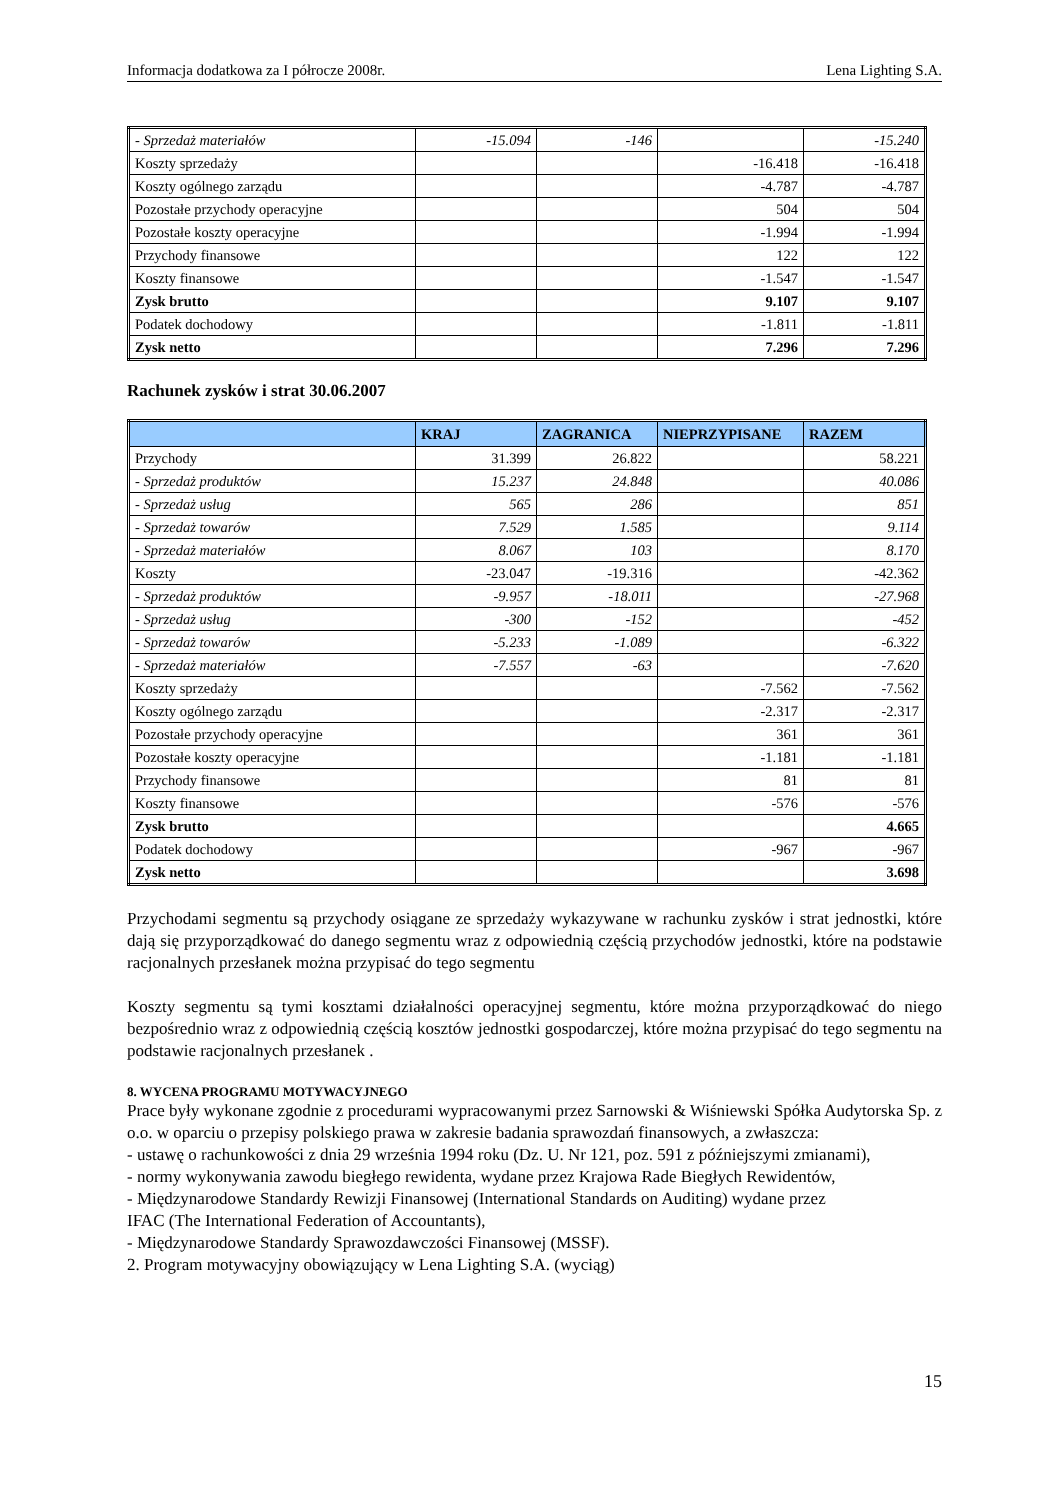Informacja dodatkowa za I półrocze 2008r. Lena Lighting S.A.
| - Sprzedaż materiałów | -15.094 | -146 | | -15.240 |
| Koszty sprzedaży | | | -16.418 | -16.418 |
| Koszty ogólnego zarządu | | | -4.787 | -4.787 |
| Pozostałe przychody operacyjne | | | 504 | 504 |
| Pozostałe koszty operacyjne | | | -1.994 | -1.994 |
| Przychody finansowe | | | 122 | 122 |
| Koszty finansowe | | | -1.547 | -1.547 |
| Zysk brutto | | | 9.107 | 9.107 |
| Podatek dochodowy | | | -1.811 | -1.811 |
| Zysk netto | | | 7.296 | 7.296 |
Rachunek zysków i strat 30.06.2007
| | KRAJ | ZAGRANICA | NIEPRZYPISANE | RAZEM |
| --- | --- | --- | --- | --- |
| Przychody | 31.399 | 26.822 | | 58.221 |
| - Sprzedaż produktów | 15.237 | 24.848 | | 40.086 |
| - Sprzedaż usług | 565 | 286 | | 851 |
| - Sprzedaż towarów | 7.529 | 1.585 | | 9.114 |
| - Sprzedaż materiałów | 8.067 | 103 | | 8.170 |
| Koszty | -23.047 | -19.316 | | -42.362 |
| - Sprzedaż produktów | -9.957 | -18.011 | | -27.968 |
| - Sprzedaż usług | -300 | -152 | | -452 |
| - Sprzedaż towarów | -5.233 | -1.089 | | -6.322 |
| - Sprzedaż materiałów | -7.557 | -63 | | -7.620 |
| Koszty sprzedaży | | | -7.562 | -7.562 |
| Koszty ogólnego zarządu | | | -2.317 | -2.317 |
| Pozostałe przychody operacyjne | | | 361 | 361 |
| Pozostałe koszty operacyjne | | | -1.181 | -1.181 |
| Przychody finansowe | | | 81 | 81 |
| Koszty finansowe | | | -576 | -576 |
| Zysk brutto | | | | 4.665 |
| Podatek dochodowy | | | -967 | -967 |
| Zysk netto | | | | 3.698 |
Przychodami segmentu są przychody osiągane ze sprzedaży wykazywane w rachunku zysków i strat jednostki, które dają się przyporządkować do danego segmentu wraz z odpowiednią częścią przychodów jednostki, które na podstawie racjonalnych przesłanek można przypisać do tego segmentu
Koszty segmentu są tymi kosztami działalności operacyjnej segmentu, które można przyporządkować do niego bezpośrednio wraz z odpowiednią częścią kosztów jednostki gospodarczej, które można przypisać do tego segmentu na podstawie racjonalnych przesłanek .
8. WYCENA PROGRAMU MOTYWACYJNEGO
Prace były wykonane zgodnie z procedurami wypracowanymi przez Sarnowski & Wiśniewski Spółka Audytorska Sp. z o.o. w oparciu o przepisy polskiego prawa w zakresie badania sprawozdań finansowych, a zwłaszcza:
- ustawę o rachunkowości z dnia 29 września 1994 roku (Dz. U. Nr 121, poz. 591 z późniejszymi zmianami),
- normy wykonywania zawodu biegłego rewidenta, wydane przez Krajowa Rade Biegłych Rewidentów,
- Międzynarodowe Standardy Rewizji Finansowej (International Standards on Auditing) wydane przez
IFAC (The International Federation of Accountants),
- Międzynarodowe Standardy Sprawozdawczości Finansowej (MSSF).
2. Program motywacyjny obowiązujący w Lena Lighting S.A. (wyciąg)
15